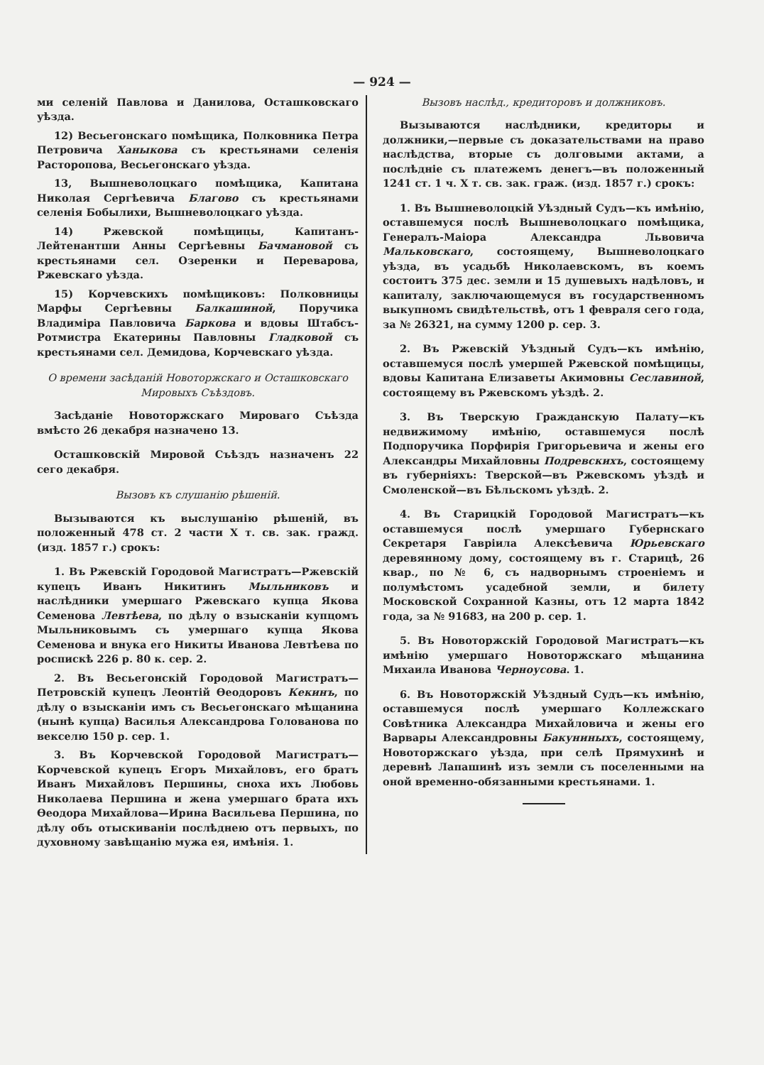— 924 —
ми селеній Павлова и Данилова, Осташковскаго уѣзда.
12) Весьегонскаго помѣщика, Полковника Петра Петровича Ханыкова съ крестьянами селенія Расторопова, Весьегонскаго уѣзда.
13, Вышневолоцкаго помѣщика, Капитана Николая Сергѣевича Благово съ крестьянами селенія Бобылихи, Вышневолоцкаго уѣзда.
14) Ржевской помѣщицы, Капитанъ-Лейтенантши Анны Сергѣевны Бачмановой съ крестьянами сел. Озеренки и Переварова, Ржевскаго уѣзда.
15) Корчевскихъ помѣщиковъ: Полковницы Марфы Сергѣевны Балкашиной, Поручика Владиміра Павловича Баркова и вдовы Штабсъ-Ротмистра Екатерины Павловны Гладковой съ крестьянами сел. Демидова, Корчевскаго уѣзда.
О времени засѣданій Новоторжскаго и Осташковскаго Мировыхъ Съѣздовъ.
Засѣданіе Новоторжскаго Мироваго Съѣзда вмѣсто 26 декабря назначено 13.
Осташковскій Мировой Съѣздъ назначенъ 22 сего декабря.
Вызовъ къ слушанію рѣшеній.
Вызываются къ выслушанію рѣшеній, въ положенный 478 ст. 2 части X т. св. зак. гражд. (изд. 1857 г.) срокъ:
1. Въ Ржевскій Городовой Магистратъ—Ржевскій купецъ Иванъ Никитинъ Мыльниковъ и наслѣдники умершаго Ржевскаго купца Якова Семенова Левтѣева, по дѣлу о взысканіи купцомъ Мыльниковымъ съ умершаго купца Якова Семенова и внука его Никиты Иванова Левтѣева по роспискѣ 226 р. 80 к. сер. 2.
2. Въ Весьегонскій Городовой Магистратъ—Петровскій купецъ Леонтій Өеодоровъ Кекинъ, по дѣлу о взысканіи имъ съ Весьегонскаго мѣщанина (нынѣ купца) Василья Александрова Голованова по векселю 150 р. сер. 1.
3. Въ Корчевской Городовой Магистратъ—Корчевской купецъ Егоръ Михайловъ, его братъ Иванъ Михайловъ Першины, сноха ихъ Любовь Николаева Першина и жена умершаго брата ихъ Өеодора Михайлова—Ирина Васильева Першина, по дѣлу объ отыскиваніи послѣднею отъ первыхъ, по духовному завѣщанію мужа ея, имѣнія. 1.
Вызовъ наслѣд., кредиторовъ и должниковъ.
Вызываются наслѣдники, кредиторы и должники,—первые съ доказательствами на право наслѣдства, вторые съ долговыми актами, а послѣдніе съ платежемъ денегъ—въ положенный 1241 ст. 1 ч. X т. св. зак. граж. (изд. 1857 г.) срокъ:
1. Въ Вышневолоцкій Уѣздный Судъ—къ имѣнію, оставшемуся послѣ Вышневолоцкаго помѣщика, Генералъ-Маіора Александра Львовича Мальковскаго, состоящему, Вышневолоцкаго уѣзда, въ усадьбѣ Николаевскомъ, въ коемъ состоитъ 375 дес. земли и 15 душевыхъ надѣловъ, и капиталу, заключающемуся въ государственномъ выкупномъ свидѣтельствѣ, отъ 1 февраля сего года, за № 26321, на сумму 1200 р. сер. 3.
2. Въ Ржевскій Уѣздный Судъ—къ имѣнію, оставшемуся послѣ умершей Ржевской помѣщицы, вдовы Капитана Елизаветы Акимовны Сеславиной, состоящему въ Ржевскомъ уѣздѣ. 2.
3. Въ Тверскую Гражданскую Палату—къ недвижимому имѣнію, оставшемуся послѣ Подпоручика Порфирія Григорьевича и жены его Александры Михайловны Подревскихъ, состоящему въ губерніяхъ: Тверской—въ Ржевскомъ уѣздѣ и Смоленской—въ Бѣльскомъ уѣздѣ. 2.
4. Въ Старицкій Городовой Магистратъ—къ оставшемуся послѣ умершаго Губернскаго Секретаря Гавріила Алексѣевича Юрьевскаго деревянному дому, состоящему въ г. Старицѣ, 26 квар., по № 6, съ надворнымъ строеніемъ и полумѣстомъ усадебной земли, и билету Московской Сохранной Казны, отъ 12 марта 1842 года, за № 91683, на 200 р. сер. 1.
5. Въ Новоторжскій Городовой Магистратъ—къ имѣнію умершаго Новоторжскаго мѣщанина Михаила Иванова Черноусова. 1.
6. Въ Новоторжскій Уѣздный Судъ—къ имѣнію, оставшемуся послѣ умершаго Коллежскаго Совѣтника Александра Михайловича и жены его Варвары Александровны Бакуниныхъ, состоящему, Новоторжскаго уѣзда, при селѣ Прямухинѣ и деревнѣ Лапашинѣ изъ земли съ поселенными на оной временно-обязанными крестьянами. 1.